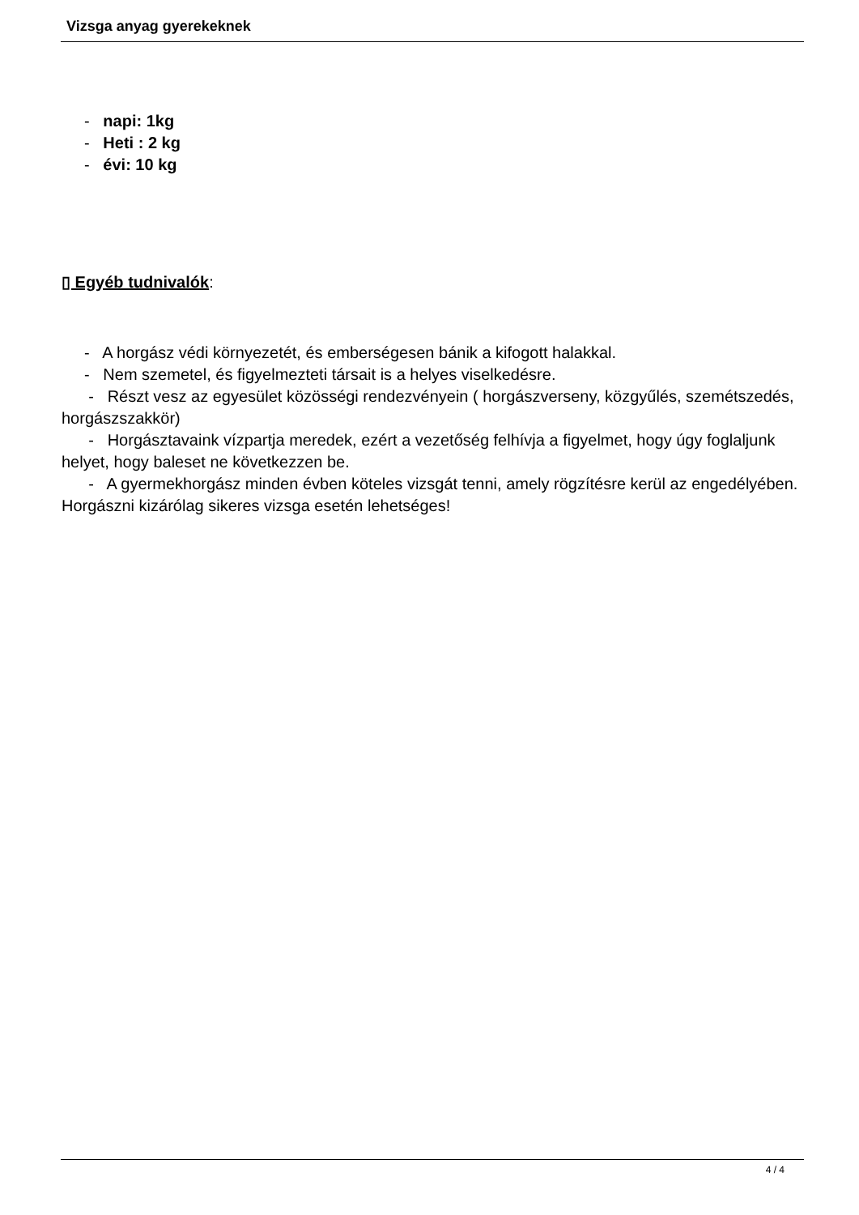Vizsga anyag gyerekeknek
- napi: 1kg
- Heti : 2 kg
- évi: 10 kg
▯ Egyéb tudnivalók:
- A horgász védi környezetét, és emberségesen bánik a kifogott halakkal.
- Nem szemetel, és figyelmezteti társait is a helyes viselkedésre.
- Részt vesz az egyesület közösségi rendezvényein ( horgászverseny, közgyűlés, szemétszedés, horgászszakkör)
- Horgásztavaink vízpartja meredek, ezért a vezetőség felhívja a figyelmet, hogy úgy foglaljunk helyet, hogy baleset ne következzen be.
- A gyermekhorgász minden évben köteles vizsgát tenni, amely rögzítésre kerül az engedélyében. Horgászni kizárólag sikeres vizsga esetén lehetséges!
4 / 4